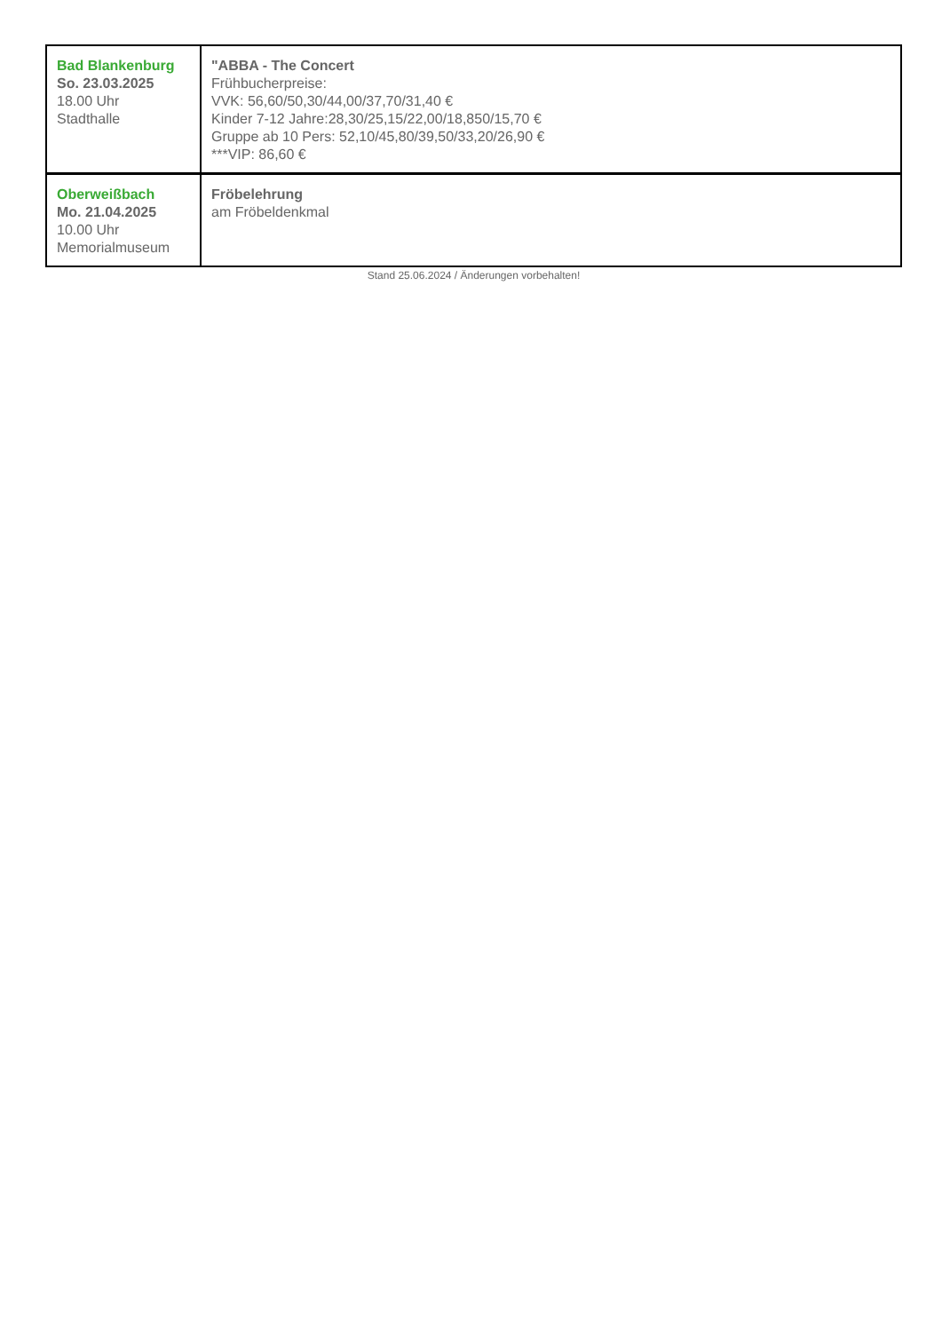| Bad Blankenburg So. 23.03.2025 18.00 Uhr Stadthalle | "ABBA - The Concert Frühbucherpreise: VVK: 56,60/50,30/44,00/37,70/31,40 € Kinder 7-12 Jahre:28,30/25,15/22,00/18,850/15,70 € Gruppe ab 10 Pers: 52,10/45,80/39,50/33,20/26,90 € ***VIP: 86,60 € |
| Oberweißbach Mo. 21.04.2025 10.00 Uhr Memorialmuseum | Fröbelehrung am Fröbeldenkmal |
Stand 25.06.2024 / Änderungen vorbehalten!